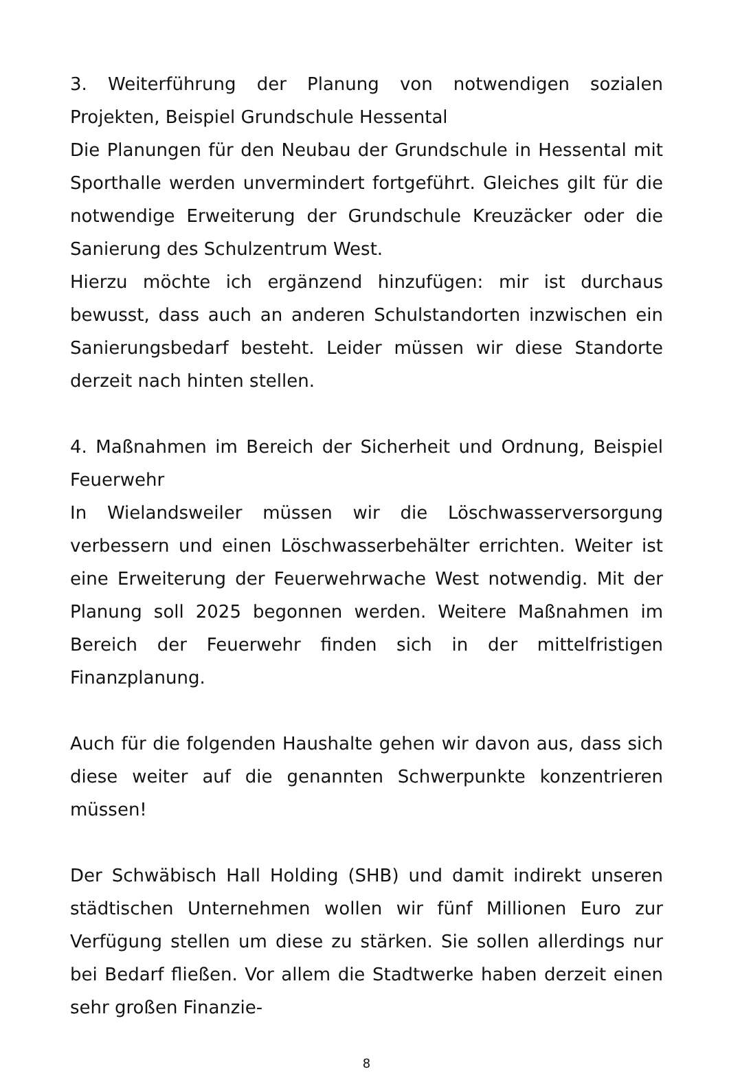3. Weiterführung der Planung von notwendigen sozialen Projekten, Beispiel Grundschule Hessental
Die Planungen für den Neubau der Grundschule in Hessental mit Sporthalle werden unvermindert fortgeführt. Gleiches gilt für die notwendige Erweiterung der Grundschule Kreuzäcker oder die Sanierung des Schulzentrum West.
Hierzu möchte ich ergänzend hinzufügen: mir ist durchaus bewusst, dass auch an anderen Schulstandorten inzwischen ein Sanierungsbedarf besteht. Leider müssen wir diese Standorte derzeit nach hinten stellen.
4. Maßnahmen im Bereich der Sicherheit und Ordnung, Beispiel Feuerwehr
In Wielandsweiler müssen wir die Löschwasserversorgung verbessern und einen Löschwasserbehälter errichten. Weiter ist eine Erweiterung der Feuerwehrwache West notwendig. Mit der Planung soll 2025 begonnen werden. Weitere Maßnahmen im Bereich der Feuerwehr finden sich in der mittelfristigen Finanzplanung.
Auch für die folgenden Haushalte gehen wir davon aus, dass sich diese weiter auf die genannten Schwerpunkte konzentrieren müssen!
Der Schwäbisch Hall Holding (SHB) und damit indirekt unseren städtischen Unternehmen wollen wir fünf Millionen Euro zur Verfügung stellen um diese zu stärken. Sie sollen allerdings nur bei Bedarf fließen. Vor allem die Stadtwerke haben derzeit einen sehr großen Finanzie-
8